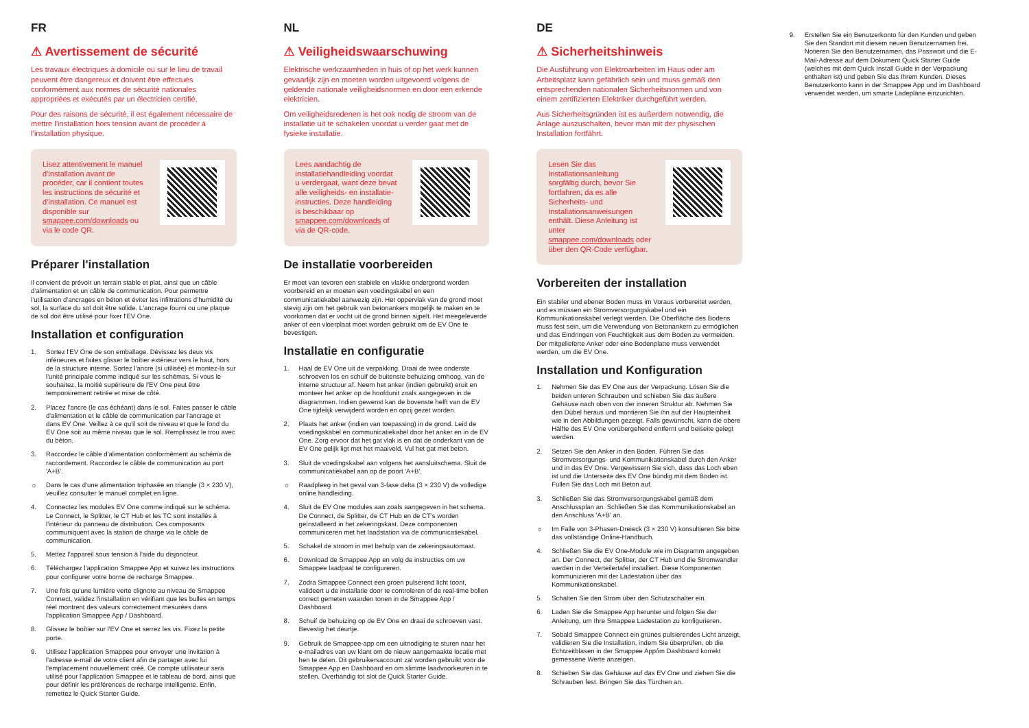FR
⚠ Avertissement de sécurité
Les travaux électriques à domicile ou sur le lieu de travail peuvent être dangereux et doivent être effectués conformément aux normes de sécurité nationales appropriées et exécutés par un électricien certifié.
Pour des raisons de sécurité, il est également nécessaire de mettre l’installation hors tension avant de procéder à l’installation physique.
Lisez attentivement le manuel d’installation avant de procéder, car il contient toutes les instructions de sécurité et d’installation. Ce manuel est disponible sur smappee.com/downloads ou via le code QR.
Préparer l'installation
Il convient de prévoir un terrain stable et plat, ainsi que un câble d’alimentation et un câble de communication. Pour permettre l’utilisation d’ancrages en béton et éviter les infiltrations d’humidité du sol, la surface du sol doit être solide. L'ancrage fourni ou une plaque de sol doit être utilisé pour fixer l'EV One.
Installation et configuration
1. Sortez l'EV One de son emballage. Dévissez les deux vis inférieures et faites glisser le boîtier extérieur vers le haut, hors de la structure interne. Sortez l'ancre (si utilisée) et montez-la sur l'unité principale comme indiqué sur les schémas. Si vous le souhaitez, la moitié supérieure de l'EV One peut être temporairement retirée et mise de côté.
2. Placez l'ancre (le cas échéant) dans le sol. Faites passer le câble d'alimentation et le câble de communication par l'ancrage et dans EV One. Veillez à ce qu'il soit de niveau et que le fond du EV One soit au même niveau que le sol. Remplissez le trou avec du béton.
3. Raccordez le câble d'alimentation conformément au schéma de raccordement. Raccordez le câble de communication au port 'A+B'.
☼ Dans le cas d'une alimentation triphasée en triangle (3 × 230 V), veuillez consulter le manuel complet en ligne.
4. Connectez les modules EV One comme indiqué sur le schéma. Le Connect, le Splitter, le CT Hub et les TC sont installés à l'intérieur du panneau de distribution. Ces composants communiquent avec la station de charge via le câble de communication.
5. Mettez l'appareil sous tension à l'aide du disjoncteur.
6. Téléchargez l'application Smappee App et suivez les instructions pour configurer votre borne de recharge Smappee.
7. Une fois qu'une lumière verte clignote au niveau de Smappee Connect, validez l'installation en vérifiant que les bulles en temps réel montrent des valeurs correctement mesurées dans l'application Smappee App / Dashboard.
8. Glissez le boîtier sur l'EV One et serrez les vis. Fixez la petite porte.
9. Utilisez l'application Smappee pour envoyer une invitation à l'adresse e-mail de votre client afin de partager avec lui l'emplacement nouvellement créé. Ce compte utilisateur sera utilisé pour l'application Smappee et le tableau de bord, ainsi que pour définir les préférences de recharge intelligente. Enfin, remettez le Quick Starter Guide.
NL
⚠ Veiligheidswaarschuwing
Elektrische werkzaamheden in huis of op het werk kunnen gevaarlijk zijn en moeten worden uitgevoerd volgens de geldende nationale veiligheidsnormen en door een erkende elektricien.
Om veiligheidsredenen is het ook nodig de stroom van de installatie uit te schakelen voordat u verder gaat met de fysieke installatie.
Lees aandachtig de installatiehandleiding voordat u verdergaat, want deze bevat alle veiligheids- en installatie-instructies. Deze handleiding is beschikbaar op smappee.com/downloads of via de QR-code.
De installatie voorbereiden
Er moet van tevoren een stabiele en vlakke ondergrond worden voorbereid en er moeten een voedingskabel en een communicatiekabel aanwezig zijn. Het oppervlak van de grond moet stevig zijn om het gebruik van betonankers mogelijk te maken en te voorkomen dat er vocht uit de grond binnen sijpelt. Het meegeleverde anker of een vloerplaat moet worden gebruikt om de EV One te bevestigen.
Installatie en configuratie
1. Haal de EV One uit de verpakking. Draai de twee onderste schroeven los en schuif de buitenste behuizing omhoog, van de interne structuur af. Neem het anker (indien gebruikt) eruit en monteer het anker op de hoofdunit zoals aangegeven in de diagrammen. Indien gewenst kan de bovenste helft van de EV One tijdelijk verwijderd worden en opzij gezet worden.
2. Plaats het anker (indien van toepassing) in de grond. Leid de voedingskabel en communicatiekabel door het anker en in de EV One. Zorg ervoor dat het gat vlak is en dat de onderkant van de EV One gelijk ligt met het maaiveld. Vul het gat met beton.
3. Sluit de voedingskabel aan volgens het aansluitschema. Sluit de communicatiekabel aan op de poort 'A+B'.
☼ Raadpleeg in het geval van 3-fase delta (3 × 230 V) de volledige online handleiding.
4. Sluit de EV One modules aan zoals aangegeven in het schema. De Connect, de Splitter, de CT Hub en de CT's worden geïnstalleerd in het zekeringskast. Deze componenten communiceren met het laadstation via de communicatiekabel.
5. Schakel de stroom in met behulp van de zekeringsautomaat.
6. Download de Smappee App en volg de instructies om uw Smappee laadpaal te configureren.
7. Zodra Smappee Connect een groen pulserend licht toont, valideert u de installatie door te controleren of de real-time bollen correct gemeten waarden tonen in de Smappee App / Dashboard.
8. Schuif de behuizing op de EV One en draai de schroeven vast. Bevestig het deurtje.
9. Gebruik de Smappee-app om een uitnodiging te sturen naar het e-mailadres van uw klant om de nieuw aangemaakte locatie met hen te delen. Dit gebruikersaccount zal worden gebruikt voor de Smappee App en Dashboard en om slimme laadvoorkeuren in te stellen. Overhandig tot slot de Quick Starter Guide.
DE
⚠ Sicherheitshinweis
Die Ausführung von Elektroarbeiten im Haus oder am Arbeitsplatz kann gefährlich sein und muss gemäß den entsprechenden nationalen Sicherheitsnormen und von einem zertifizierten Elektriker durchgeführt werden.
Aus Sicherheitsgründen ist es außerdem notwendig, die Anlage auszuschalten, bevor man mit der physischen Installation fortfährt.
Lesen Sie das Installationsanleitung sorgfältig durch, bevor Sie fortfahren, da es alle Sicherheits- und Installationsanweisungen enthält. Diese Anleitung ist unter smappee.com/downloads oder über den QR-Code verfügbar.
Vorbereiten der installation
Ein stabiler und ebener Boden muss im Voraus vorbereitet werden, und es müssen ein Stromversorgungskabel und ein Kommunikationskabel verlegt werden. Die Oberfläche des Bodens muss fest sein, um die Verwendung von Betonankern zu ermöglichen und das Eindringen von Feuchtigkeit aus dem Boden zu vermeiden. Der mitgelieferte Anker oder eine Bodenplatte muss verwendet werden, um die EV One.
Installation und Konfiguration
1. Nehmen Sie das EV One aus der Verpackung. Lösen Sie die beiden unteren Schrauben und schieben Sie das äußere Gehäuse nach oben von der inneren Struktur ab. Nehmen Sie den Dübel heraus und montieren Sie ihn auf der Haupteinheit wie in den Abbildungen gezeigt. Falls gewünscht, kann die obere Hälfte des EV One vorübergehend entfernt und beiseite gelegt werden.
2. Setzen Sie den Anker in den Boden. Führen Sie das Stromversorgungs- und Kommunikationskabel durch den Anker und in das EV One. Vergewissern Sie sich, dass das Loch eben ist und die Unterseite des EV One bündig mit dem Boden ist. Füllen Sie das Loch mit Beton auf.
3. Schließen Sie das Stromversorgungskabel gemäß dem Anschlussplan an. Schließen Sie das Kommunikationskabel an den Anschluss 'A+B' an.
☼ Im Falle von 3-Phasen-Dreieck (3 × 230 V) konsultieren Sie bitte das vollständige Online-Handbuch.
4. Schließen Sie die EV One-Module wie im Diagramm angegeben an. Der Connect, der Splitter, der CT Hub und die Stromwandler werden in der Verteilertafel installiert. Diese Komponenten kommunizieren mit der Ladestation über das Kommunikationskabel.
5. Schalten Sie den Strom über den Schutzschalter ein.
6. Laden Sie die Smappee App herunter und folgen Sie der Anleitung, um Ihre Smappee Ladestation zu konfigurieren.
7. Sobald Smappee Connect ein grünes pulsierendes Licht anzeigt, validieren Sie die Installation, indem Sie überprüfen, ob die Echtzeitblasen in der Smappee App/im Dashboard korrekt gemessene Werte anzeigen.
8. Schieben Sie das Gehäuse auf das EV One und ziehen Sie die Schrauben fest. Bringen Sie das Türchen an.
9. Erstellen Sie ein Benutzerkonto für den Kunden und geben Sie den Standort mit diesem neuen Benutzernamen frei. Notieren Sie den Benutzernamen, das Passwort und die E-Mail-Adresse auf dem Dokument Quick Starter Guide (welches mit dem Quick Install Guide in der Verpackung enthalten ist) und geben Sie das Ihrem Kunden. Dieses Benutzerkonto kann in der Smappee App und im Dashboard verwendet werden, um smarte Ladepläne einzurichten.